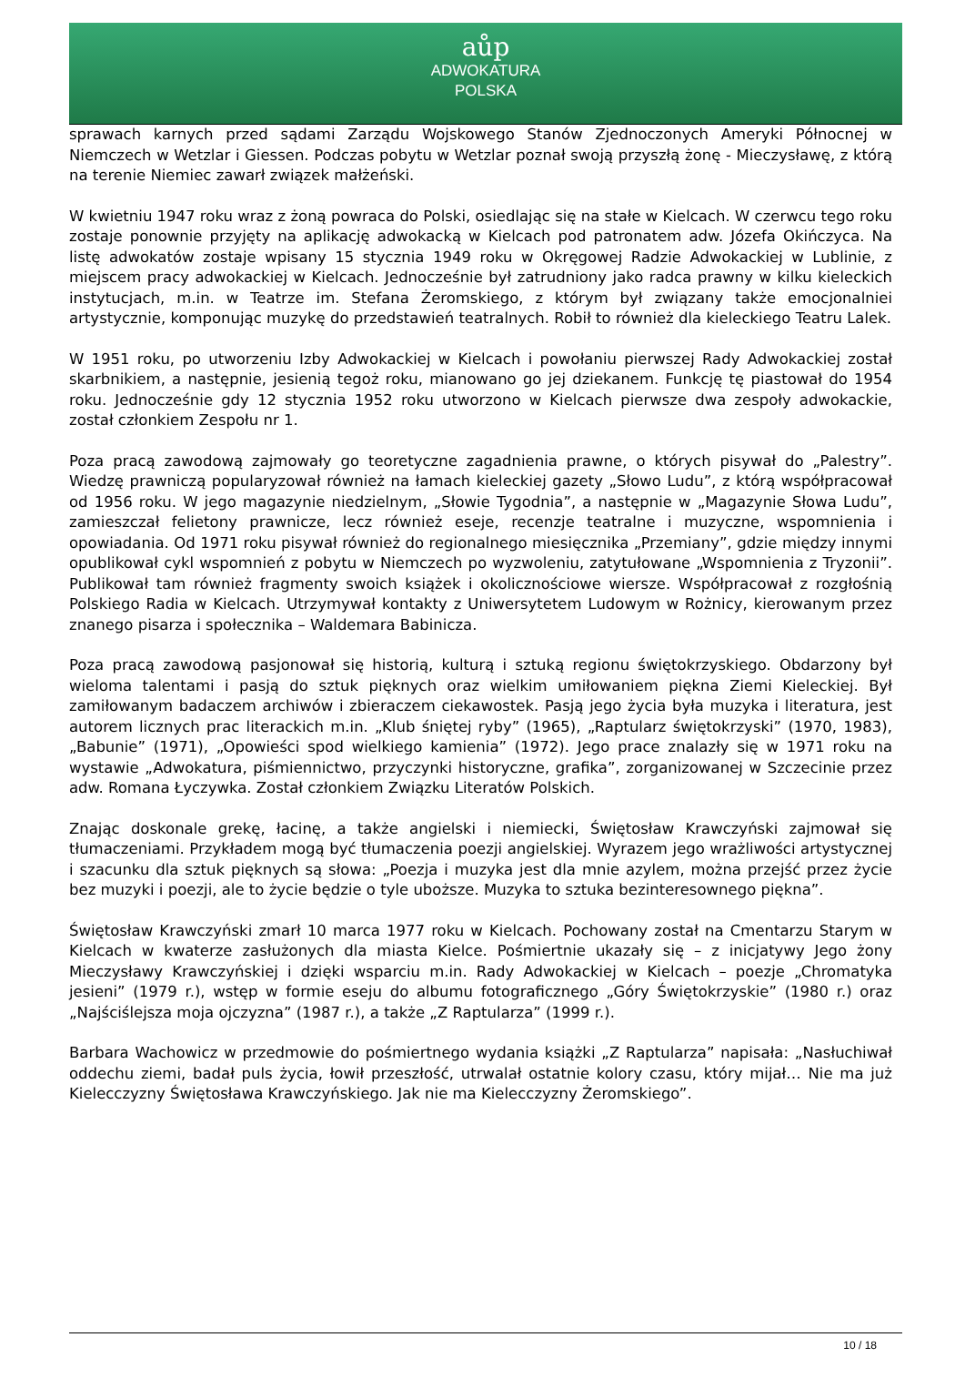aůp
ADWOKATURA
POLSKA
sprawach karnych przed sądami Zarządu Wojskowego Stanów Zjednoczonych Ameryki Północnej w Niemczech w Wetzlar i Giessen. Podczas pobytu w Wetzlar poznał swoją przyszłą żonę - Mieczysławę, z którą na terenie Niemiec zawarł związek małżeński.
W kwietniu 1947 roku wraz z żoną powraca do Polski, osiedlając się na stałe w Kielcach. W czerwcu tego roku zostaje ponownie przyjęty na aplikację adwokacką w Kielcach pod patronatem adw. Józefa Okińczyca. Na listę adwokatów zostaje wpisany 15 stycznia 1949 roku w Okręgowej Radzie Adwokackiej w Lublinie, z miejscem pracy adwokackiej w Kielcach. Jednocześnie był zatrudniony jako radca prawny w kilku kieleckich instytucjach, m.in. w Teatrze im. Stefana Żeromskiego, z którym był związany także emocjonalniei artystycznie, komponując muzykę do przedstawień teatralnych. Robił to również dla kieleckiego Teatru Lalek.
W 1951 roku, po utworzeniu Izby Adwokackiej w Kielcach i powołaniu pierwszej Rady Adwokackiej został skarbnikiem, a następnie, jesienią tegoż roku, mianowano go jej dziekanem. Funkcję tę piastował do 1954 roku. Jednocześnie gdy 12 stycznia 1952 roku utworzono w Kielcach pierwsze dwa zespoły adwokackie, został członkiem Zespołu nr 1.
Poza pracą zawodową zajmowały go teoretyczne zagadnienia prawne, o których pisywał do „Palestry”. Wiedzę prawniczą popularyzował również na łamach kieleckiej gazety „Słowo Ludu”, z którą współpracował od 1956 roku. W jego magazynie niedzielnym, „Słowie Tygodnia”, a następnie w „Magazynie Słowa Ludu”, zamieszczał felietony prawnicze, lecz również eseje, recenzje teatralne i muzyczne, wspomnienia i opowiadania. Od 1971 roku pisywał również do regionalnego miesięcznika „Przemiany”, gdzie między innymi opublikował cykl wspomnień z pobytu w Niemczech po wyzwoleniu, zatytułowane „Wspomnienia z Tryzonii”. Publikował tam również fragmenty swoich książek i okolicznościowe wiersze. Współpracował z rozgłośnią Polskiego Radia w Kielcach. Utrzymywał kontakty z Uniwersytetem Ludowym w Rożnicy, kierowanym przez znanego pisarza i społecznika – Waldemara Babinicza.
Poza pracą zawodową pasjonował się historią, kulturą i sztuką regionu świętokrzyskiego. Obdarzony był wieloma talentami i pasją do sztuk pięknych oraz wielkim umiłowaniem piękna Ziemi Kieleckiej. Był zamiłowanym badaczem archiwów i zbieraczem ciekawostek. Pasją jego życia była muzyka i literatura, jest autorem licznych prac literackich m.in. „Klub śniętej ryby” (1965), „Raptularz świętokrzyski” (1970, 1983), „Babunie” (1971), „Opowieści spod wielkiego kamienia” (1972). Jego prace znalazły się w 1971 roku na wystawie „Adwokatura, piśmiennictwo, przyczynki historyczne, grafika”, zorganizowanej w Szczecinie przez adw. Romana Łyczywka. Został członkiem Związku Literatów Polskich.
Znając doskonale grekę, łacinę, a także angielski i niemiecki, Świętosław Krawczyński zajmował się tłumaczeniami. Przykładem mogą być tłumaczenia poezji angielskiej. Wyrazem jego wrażliwości artystycznej i szacunku dla sztuk pięknych są słowa: „Poezja i muzyka jest dla mnie azylem, można przejść przez życie bez muzyki i poezji, ale to życie będzie o tyle uboższe. Muzyka to sztuka bezinteresownego piękna”.
Świętosław Krawczyński zmarł 10 marca 1977 roku w Kielcach. Pochowany został na Cmentarzu Starym w Kielcach w kwaterze zasłużonych dla miasta Kielce. Pośmiertnie ukazały się – z inicjatywy Jego żony Mieczysławy Krawczyńskiej i dzięki wsparciu m.in. Rady Adwokackiej w Kielcach – poezje „Chromatyka jesieni” (1979 r.), wstęp w formie eseju do albumu fotograficznego „Góry Świętokrzyskie” (1980 r.) oraz „Najściślejsza moja ojczyzna” (1987 r.), a także „Z Raptularza” (1999 r.).
Barbara Wachowicz w przedmowie do pośmiertnego wydania książki „Z Raptularza” napisała: „Nasłuchiwał oddechu ziemi, badał puls życia, łowił przeszłość, utrwalał ostatnie kolory czasu, który mijał… Nie ma już Kielecczyzny Świętosława Krawczyńskiego. Jak nie ma Kielecczyzny Żeromskiego”.
10 / 18